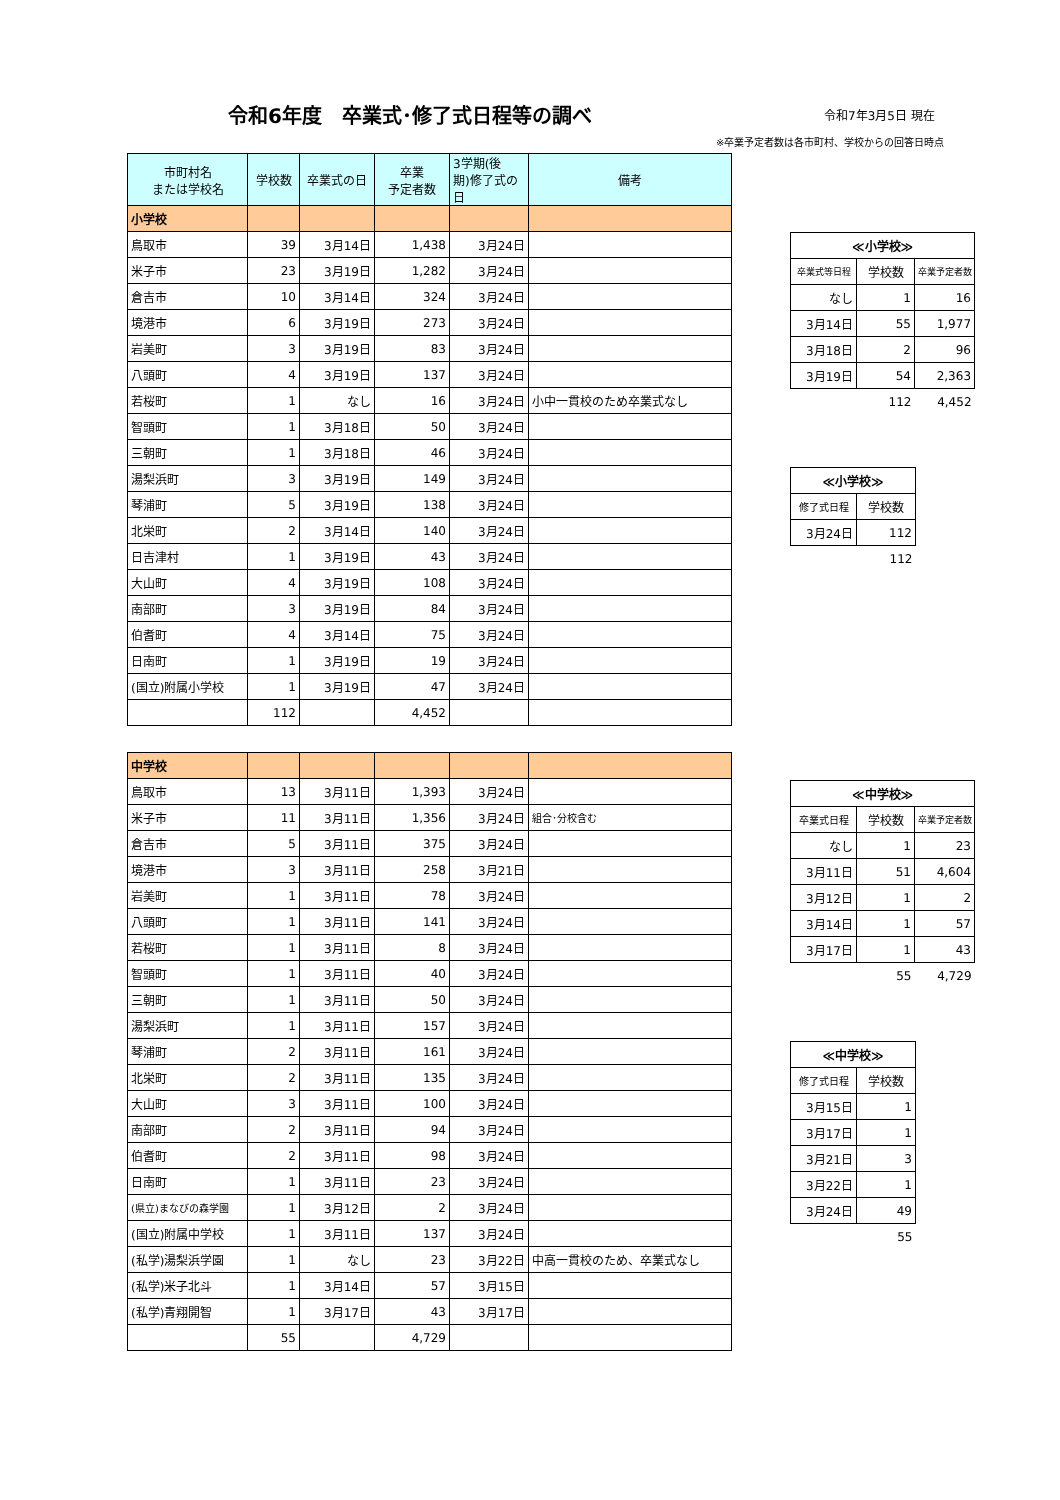令和6年度　卒業式･修了式日程等の調べ
令和7年3月5日 現在
※卒業予定者数は各市町村、学校からの回答日時点
| 市町村名 または学校名 | 学校数 | 卒業式の日 | 卒業 予定者数 | 3学期(後 期)修了式の 日 | 備考 |
| --- | --- | --- | --- | --- | --- |
| 小学校 | | | | | |
| 鳥取市 | 39 | 3月14日 | 1,438 | 3月24日 | |
| 米子市 | 23 | 3月19日 | 1,282 | 3月24日 | |
| 倉吉市 | 10 | 3月14日 | 324 | 3月24日 | |
| 境港市 | 6 | 3月19日 | 273 | 3月24日 | |
| 岩美町 | 3 | 3月19日 | 83 | 3月24日 | |
| 八頭町 | 4 | 3月19日 | 137 | 3月24日 | |
| 若桜町 | 1 | なし | 16 | 3月24日 | 小中一貫校のため卒業式なし |
| 智頭町 | 1 | 3月18日 | 50 | 3月24日 | |
| 三朝町 | 1 | 3月18日 | 46 | 3月24日 | |
| 湯梨浜町 | 3 | 3月19日 | 149 | 3月24日 | |
| 琴浦町 | 5 | 3月19日 | 138 | 3月24日 | |
| 北栄町 | 2 | 3月14日 | 140 | 3月24日 | |
| 日吉津村 | 1 | 3月19日 | 43 | 3月24日 | |
| 大山町 | 4 | 3月19日 | 108 | 3月24日 | |
| 南部町 | 3 | 3月19日 | 84 | 3月24日 | |
| 伯耆町 | 4 | 3月14日 | 75 | 3月24日 | |
| 日南町 | 1 | 3月19日 | 19 | 3月24日 | |
| (国立)附属小学校 | 1 | 3月19日 | 47 | 3月24日 | |
| | 112 | | 4,452 | | |
| 中学校 | | | | | |
| 鳥取市 | 13 | 3月11日 | 1,393 | 3月24日 | |
| 米子市 | 11 | 3月11日 | 1,356 | 3月24日 | 組合･分校含む |
| 倉吉市 | 5 | 3月11日 | 375 | 3月24日 | |
| 境港市 | 3 | 3月11日 | 258 | 3月21日 | |
| 岩美町 | 1 | 3月11日 | 78 | 3月24日 | |
| 八頭町 | 1 | 3月11日 | 141 | 3月24日 | |
| 若桜町 | 1 | 3月11日 | 8 | 3月24日 | |
| 智頭町 | 1 | 3月11日 | 40 | 3月24日 | |
| 三朝町 | 1 | 3月11日 | 50 | 3月24日 | |
| 湯梨浜町 | 1 | 3月11日 | 157 | 3月24日 | |
| 琴浦町 | 2 | 3月11日 | 161 | 3月24日 | |
| 北栄町 | 2 | 3月11日 | 135 | 3月24日 | |
| 大山町 | 3 | 3月11日 | 100 | 3月24日 | |
| 南部町 | 2 | 3月11日 | 94 | 3月24日 | |
| 伯耆町 | 2 | 3月11日 | 98 | 3月24日 | |
| 日南町 | 1 | 3月11日 | 23 | 3月24日 | |
| (県立)まなびの森学園 | 1 | 3月12日 | 2 | 3月24日 | |
| (国立)附属中学校 | 1 | 3月11日 | 137 | 3月24日 | |
| (私学)湯梨浜学園 | 1 | なし | 23 | 3月22日 | 中高一貫校のため、卒業式なし |
| (私学)米子北斗 | 1 | 3月14日 | 57 | 3月15日 | |
| (私学)青翔開智 | 1 | 3月17日 | 43 | 3月17日 | |
| | 55 | | 4,729 | | |
| ≪小学校≫ | | |
| 卒業式等日程 | 学校数 | 卒業予定者数 |
| なし | 1 | 16 |
| 3月14日 | 55 | 1,977 |
| 3月18日 | 2 | 96 |
| 3月19日 | 54 | 2,363 |
| | 112 | 4,452 |
| ≪小学校≫ | |
| 修了式日程 | 学校数 |
| 3月24日 | 112 |
| | 112 |
| ≪中学校≫ | | |
| 卒業式日程 | 学校数 | 卒業予定者数 |
| なし | 1 | 23 |
| 3月11日 | 51 | 4,604 |
| 3月12日 | 1 | 2 |
| 3月14日 | 1 | 57 |
| 3月17日 | 1 | 43 |
| | 55 | 4,729 |
| ≪中学校≫ | |
| 修了式日程 | 学校数 |
| 3月15日 | 1 |
| 3月17日 | 1 |
| 3月21日 | 3 |
| 3月22日 | 1 |
| 3月24日 | 49 |
| | 55 |